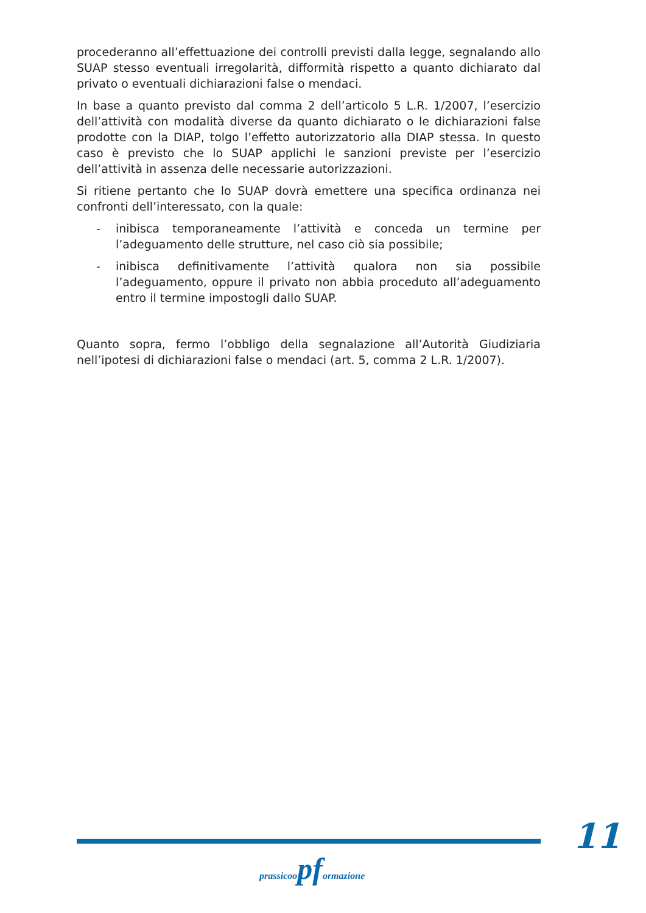procederanno all’effettuazione dei controlli previsti dalla legge, segnalando allo SUAP stesso eventuali irregolarità, difformità rispetto a quanto dichiarato dal privato o eventuali dichiarazioni false o mendaci.
In base a quanto previsto dal comma 2 dell’articolo 5 L.R. 1/2007, l’esercizio dell’attività con modalità diverse da quanto dichiarato o le dichiarazioni false prodotte con la DIAP, tolgo l’effetto autorizzatorio alla DIAP stessa. In questo caso è previsto che lo SUAP applichi le sanzioni previste per l’esercizio dell’attività in assenza delle necessarie autorizzazioni.
Si ritiene pertanto che lo SUAP dovrà emettere una specifica ordinanza nei confronti dell’interessato, con la quale:
- inibisca temporaneamente l’attività e conceda un termine per l’adeguamento delle strutture, nel caso ciò sia possibile;
- inibisca definitivamente l’attività qualora non sia possibile l’adeguamento, oppure il privato non abbia proceduto all’adeguamento entro il termine impostogli dallo SUAP.
Quanto sopra, fermo l’obbligo della segnalazione all’Autorità Giudiziaria nell’ipotesi di dichiarazioni false o mendaci (art. 5, comma 2 L.R. 1/2007).
11
prassicoopformazione